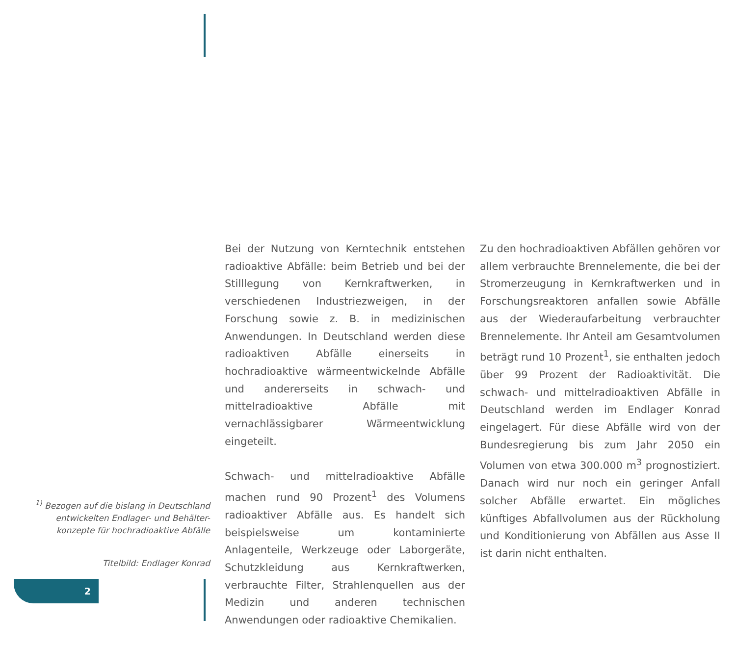<sup>1)</sup> Bezogen auf die bislang in Deutschland entwickelten Endlager- und Behälter-konzepte für hochradioaktive Abfälle
Titelbild: Endlager Konrad
Bei der Nutzung von Kerntechnik entstehen radioaktive Abfälle: beim Betrieb und bei der Stilllegung von Kernkraftwerken, in verschiedenen Industriezweigen, in der Forschung sowie z. B. in medizinischen Anwendungen. In Deutschland werden diese radioaktiven Abfälle einerseits in hochradioaktive wärme­entwickelnde Abfälle und andererseits in schwach- und mittelradioaktive Abfälle mit vernachlässigbarer Wärmeentwicklung eingeteilt.
Schwach- und mittelradioaktive Abfälle machen rund 90 Prozent<sup>1</sup> des Volumens radioaktiver Abfälle aus. Es handelt sich beispielsweise um kontaminierte Anlagenteile, Werkzeuge oder Laborgeräte, Schutzkleidung aus Kernkraft­werken, verbrauchte Filter, Strahlenquellen aus der Medizin und anderen technischen Anwendungen oder radioaktive Chemikalien.
Zu den hochradioaktiven Abfällen gehören vor allem verbrauchte Brennelemente, die bei der Stromerzeugung in Kernkraftwerken und in Forschungsreaktoren anfallen sowie Abfälle aus der Wiederaufarbeitung verbrauchter Brennelemente. Ihr Anteil am Gesamtvolumen beträgt rund 10 Prozent<sup>1</sup>, sie enthalten jedoch über 99 Prozent der Radioaktivität. Die schwach- und mittelradioaktiven Abfälle in Deutschland werden im Endlager Konrad eingelagert. Für diese Abfälle wird von der Bundesregierung bis zum Jahr 2050 ein Volumen von etwa 300.000 m<sup>3</sup> prognostiziert. Danach wird nur noch ein geringer Anfall solcher Abfälle erwartet. Ein mögliches künftiges Abfallvolumen aus der Rückholung und Konditionierung von Abfällen aus Asse II ist darin nicht enthalten.
2